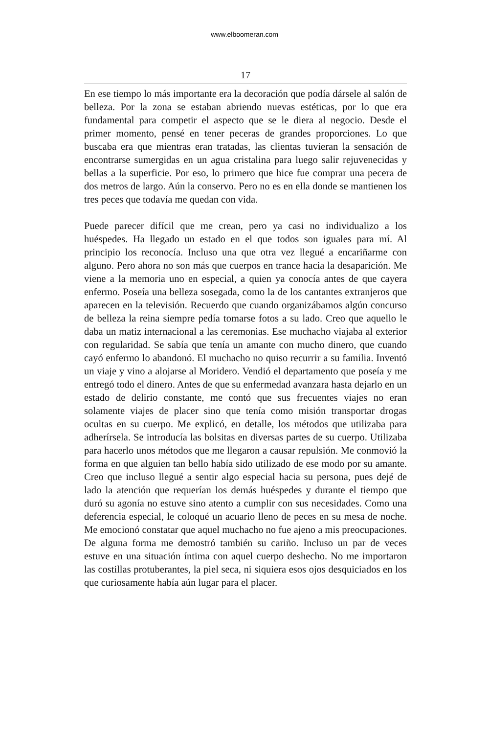www.elboomeran.com
17
En ese tiempo lo más importante era la decoración que podía dársele al salón de belleza. Por la zona se estaban abriendo nuevas estéticas, por lo que era fundamental para competir el aspecto que se le diera al negocio. Desde el primer momento, pensé en tener peceras de grandes proporciones. Lo que buscaba era que mientras eran tratadas, las clientas tuvieran la sensación de encontrarse sumergidas en un agua cristalina para luego salir rejuvenecidas y bellas a la superficie. Por eso, lo primero que hice fue comprar una pecera de dos metros de largo. Aún la conservo. Pero no es en ella donde se mantienen los tres peces que todavía me quedan con vida.
Puede parecer difícil que me crean, pero ya casi no individualizo a los huéspedes. Ha llegado un estado en el que todos son iguales para mí. Al principio los reconocía. Incluso una que otra vez llegué a encariñarme con alguno. Pero ahora no son más que cuerpos en trance hacia la desaparición. Me viene a la memoria uno en especial, a quien ya conocía antes de que cayera enfermo. Poseía una belleza sosegada, como la de los cantantes extranjeros que aparecen en la televisión. Recuerdo que cuando organizábamos algún concurso de belleza la reina siempre pedía tomarse fotos a su lado. Creo que aquello le daba un matiz internacional a las ceremonias. Ese muchacho viajaba al exterior con regularidad. Se sabía que tenía un amante con mucho dinero, que cuando cayó enfermo lo abandonó. El muchacho no quiso recurrir a su familia. Inventó un viaje y vino a alojarse al Moridero. Vendió el departamento que poseía y me entregó todo el dinero. Antes de que su enfermedad avanzara hasta dejarlo en un estado de delirio constante, me contó que sus frecuentes viajes no eran solamente viajes de placer sino que tenía como misión transportar drogas ocultas en su cuerpo. Me explicó, en detalle, los métodos que utilizaba para adherírsela. Se introducía las bolsitas en diversas partes de su cuerpo. Utilizaba para hacerlo unos métodos que me llegaron a causar repulsión. Me conmovió la forma en que alguien tan bello había sido utilizado de ese modo por su amante. Creo que incluso llegué a sentir algo especial hacia su persona, pues dejé de lado la atención que requerían los demás huéspedes y durante el tiempo que duró su agonía no estuve sino atento a cumplir con sus necesidades. Como una deferencia especial, le coloqué un acuario lleno de peces en su mesa de noche. Me emocionó constatar que aquel muchacho no fue ajeno a mis preocupaciones. De alguna forma me demostró también su cariño. Incluso un par de veces estuve en una situación íntima con aquel cuerpo deshecho. No me importaron las costillas protuberantes, la piel seca, ni siquiera esos ojos desquiciados en los que curiosamente había aún lugar para el placer.